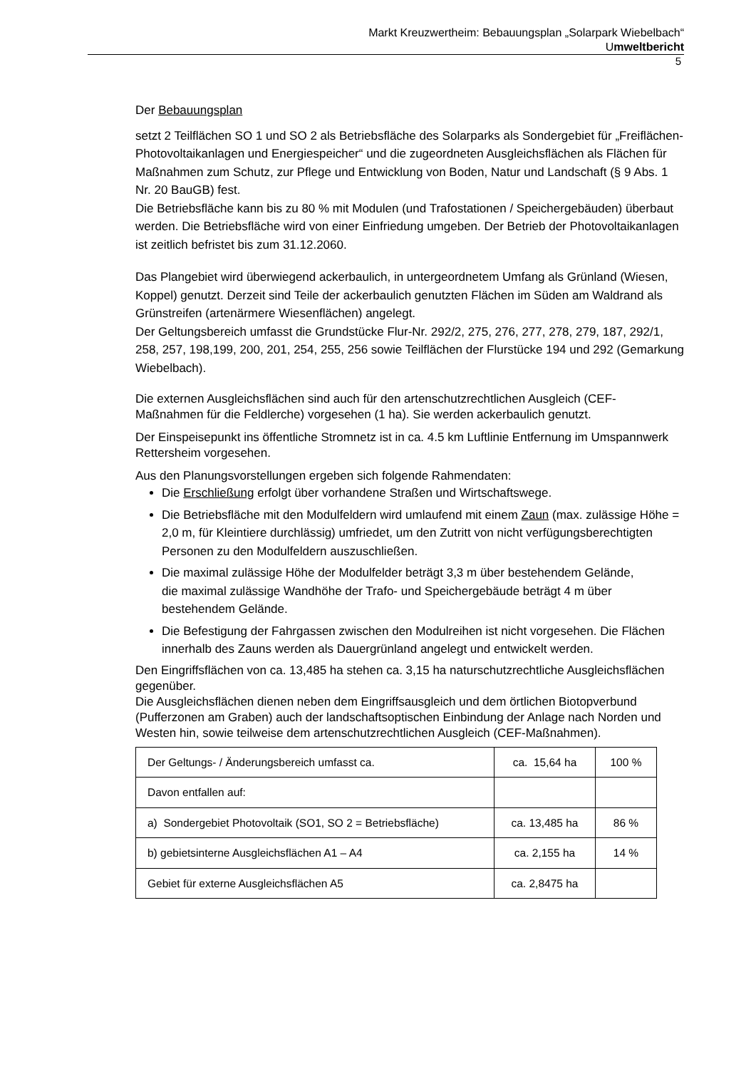Markt Kreuzwertheim: Bebauungsplan „Solarpark Wiebelbach“
Umweltbericht
5
Der Bebauungsplan
setzt 2 Teilflächen SO 1 und SO 2 als Betriebsfläche des Solarparks als Sondergebiet für „Freiflächen-Photovoltaikanlagen und Energiespeicher“ und die zugeordneten Ausgleichsflächen als Flächen für Maßnahmen zum Schutz, zur Pflege und Entwicklung von Boden, Natur und Landschaft (§ 9 Abs. 1 Nr. 20 BauGB) fest.
Die Betriebsfläche kann bis zu 80 % mit Modulen (und Trafostationen / Speichergebäuden) überbaut werden. Die Betriebsfläche wird von einer Einfriedung umgeben. Der Betrieb der Photovoltaikanlagen ist zeitlich befristet bis zum 31.12.2060.
Das Plangebiet wird überwiegend ackerbaulich, in untergeordnetem Umfang als Grünland (Wiesen, Koppel) genutzt. Derzeit sind Teile der ackerbaulich genutzten Flächen im Süden am Waldrand als Grünstreifen (artenärmere Wiesenflächen) angelegt.
Der Geltungsbereich umfasst die Grundstücke Flur-Nr. 292/2, 275, 276, 277, 278, 279, 187, 292/1, 258, 257, 198,199, 200, 201, 254, 255, 256 sowie Teilflächen der Flurstücke 194 und 292 (Gemarkung Wiebelbach).
Die externen Ausgleichsflächen sind auch für den artenschutzrechtlichen Ausgleich (CEF-Maßnahmen für die Feldlerche) vorgesehen (1 ha). Sie werden ackerbaulich genutzt.
Der Einspeisepunkt ins öffentliche Stromnetz ist in ca. 4.5 km Luftlinie Entfernung im Umspannwerk Rettersheim vorgesehen.
Aus den Planungsvorstellungen ergeben sich folgende Rahmendaten:
Die Erschließung erfolgt über vorhandene Straßen und Wirtschaftswege.
Die Betriebsfläche mit den Modulfeldern wird umlaufend mit einem Zaun (max. zulässige Höhe = 2,0 m, für Kleintiere durchlässig) umfriedet, um den Zutritt von nicht verfügungsberechtigten Personen zu den Modulfeldern auszuschließen.
Die maximal zulässige Höhe der Modulfelder beträgt 3,3 m über bestehendem Gelände,
die maximal zulässige Wandhöhe der Trafo- und Speichergebäude beträgt 4 m über bestehendem Gelände.
Die Befestigung der Fahrgassen zwischen den Modulreihen ist nicht vorgesehen. Die Flächen innerhalb des Zauns werden als Dauergrünland angelegt und entwickelt werden.
Den Eingriffsflächen von ca. 13,485 ha stehen ca. 3,15 ha naturschutzrechtliche Ausgleichsflächen gegenüber.
Die Ausgleichsflächen dienen neben dem Eingriffsausgleich und dem örtlichen Biotopverbund (Pufferzonen am Graben) auch der landschaftsoptischen Einbindung der Anlage nach Norden und Westen hin, sowie teilweise dem artenschutzrechtlichen Ausgleich (CEF-Maßnahmen).
| Der Geltungs- / Änderungsbereich umfasst ca. | ca. 15,64 ha | 100 % |
| Davon entfallen auf: | | |
| a) Sondergebiet Photovoltaik (SO1, SO 2 = Betriebsfläche) | ca. 13,485 ha | 86 % |
| b) gebietsinterne Ausgleichsflächen A1 – A4 | ca. 2,155 ha | 14 % |
| Gebiet für externe Ausgleichsflächen A5 | ca. 2,8475 ha | |